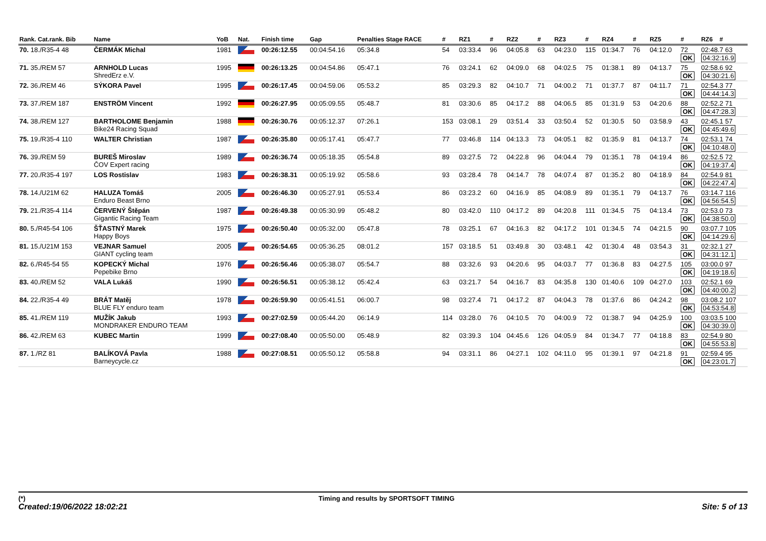| Rank. Cat.rank. Bib | Name | YoB | Nat. | Finish time | Gap | Penalties Stage RACE | # | RZ1 | # | RZ2 | # | RZ3 | # | RZ4 | # | RZ5 | # | RZ6 # |
| --- | --- | --- | --- | --- | --- | --- | --- | --- | --- | --- | --- | --- | --- | --- | --- | --- | --- | --- |
| 70. 18./R35-4 48 | ČERMÁK Michal | 1981 | | 00:26:12.55 | 00:04:54.16 | 05:34.8 | 54 | 03:33.4 | 96 | 04:05.8 | 63 | 04:23.0 | 115 | 01:34.7 | 76 | 04:12.0 | 72 OK | 02:48.7 63 04:32:16.9 |
| 71. 35./REM 57 | ARNHOLD Lucas ShredErz e.V. | 1995 | | 00:26:13.25 | 00:04:54.86 | 05:47.1 | 76 | 03:24.1 | 62 | 04:09.0 | 68 | 04:02.5 | 75 | 01:38.1 | 89 | 04:13.7 | 75 OK | 02:58.6 92 04:30:21.6 |
| 72. 36./REM 46 | SÝKORA Pavel | 1995 | | 00:26:17.45 | 00:04:59.06 | 05:53.2 | 85 | 03:29.3 | 82 | 04:10.7 | 71 | 04:00.2 | 71 | 01:37.7 | 87 | 04:11.7 | 71 OK | 02:54.3 77 04:44:14.3 |
| 73. 37./REM 187 | ENSTRÖM Vincent | 1992 | | 00:26:27.95 | 00:05:09.55 | 05:48.7 | 81 | 03:30.6 | 85 | 04:17.2 | 88 | 04:06.5 | 85 | 01:31.9 | 53 | 04:20.6 | 88 OK | 02:52.2 71 04:47:28.3 |
| 74. 38./REM 127 | BARTHOLOME Benjamin Bike24 Racing Squad | 1988 | | 00:26:30.76 | 00:05:12.37 | 07:26.1 | 153 | 03:08.1 | 29 | 03:51.4 | 33 | 03:50.4 | 52 | 01:30.5 | 50 | 03:58.9 | 43 OK | 02:45.1 57 04:45:49.6 |
| 75. 19./R35-4 110 | WALTER Christian | 1987 | | 00:26:35.80 | 00:05:17.41 | 05:47.7 | 77 | 03:46.8 | 114 | 04:13.3 | 73 | 04:05.1 | 82 | 01:35.9 | 81 | 04:13.7 | 74 OK | 02:53.1 74 04:10:48.0 |
| 76. 39./REM 59 | BUREŠ Miroslav ČOV Expert racing | 1989 | | 00:26:36.74 | 00:05:18.35 | 05:54.8 | 89 | 03:27.5 | 72 | 04:22.8 | 96 | 04:04.4 | 79 | 01:35.1 | 78 | 04:19.4 | 86 OK | 02:52.5 72 04:19:37.4 |
| 77. 20./R35-4 197 | LOS Rostislav | 1983 | | 00:26:38.31 | 00:05:19.92 | 05:58.6 | 93 | 03:28.4 | 78 | 04:14.7 | 78 | 04:07.4 | 87 | 01:35.2 | 80 | 04:18.9 | 84 OK | 02:54.9 81 04:22:47.4 |
| 78. 14./U21M 62 | HALUZA Tomáš Enduro Beast Brno | 2005 | | 00:26:46.30 | 00:05:27.91 | 05:53.4 | 86 | 03:23.2 | 60 | 04:16.9 | 85 | 04:08.9 | 89 | 01:35.1 | 79 | 04:13.7 | 76 OK | 03:14.7 116 04:56:54.5 |
| 79. 21./R35-4 114 | ČERVENÝ Štěpán Gigantic Racing Team | 1987 | | 00:26:49.38 | 00:05:30.99 | 05:48.2 | 80 | 03:42.0 | 110 | 04:17.2 | 89 | 04:20.8 | 111 | 01:34.5 | 75 | 04:13.4 | 73 OK | 02:53.0 73 04:38:50.0 |
| 80. 5./R45-54 106 | ŠŤASTNÝ Marek Happy Boys | 1975 | | 00:26:50.40 | 00:05:32.00 | 05:47.8 | 78 | 03:25.1 | 67 | 04:16.3 | 82 | 04:17.2 | 101 | 01:34.5 | 74 | 04:21.5 | 90 OK | 03:07.7 105 04:14:29.6 |
| 81. 15./U21M 153 | VEJNAR Samuel GIANT cycling team | 2005 | | 00:26:54.65 | 00:05:36.25 | 08:01.2 | 157 | 03:18.5 | 51 | 03:49.8 | 30 | 03:48.1 | 42 | 01:30.4 | 48 | 03:54.3 | 31 OK | 02:32.1 27 04:31:12.1 |
| 82. 6./R45-54 55 | KOPECKÝ Michal Pepebike Brno | 1976 | | 00:26:56.46 | 00:05:38.07 | 05:54.7 | 88 | 03:32.6 | 93 | 04:20.6 | 95 | 04:03.7 | 77 | 01:36.8 | 83 | 04:27.5 | 105 OK | 03:00.0 97 04:19:18.6 |
| 83. 40./REM 52 | VALA Lukáš | 1990 | | 00:26:56.51 | 00:05:38.12 | 05:42.4 | 63 | 03:21.7 | 54 | 04:16.7 | 83 | 04:35.8 | 130 | 01:40.6 | 109 | 04:27.0 | 103 OK | 02:52.1 69 04:40:00.2 |
| 84. 22./R35-4 49 | BRÁT Matěj BLUE FLY enduro team | 1978 | | 00:26:59.90 | 00:05:41.51 | 06:00.7 | 98 | 03:27.4 | 71 | 04:17.2 | 87 | 04:04.3 | 78 | 01:37.6 | 86 | 04:24.2 | 98 OK | 03:08.2 107 04:53:54.8 |
| 85. 41./REM 119 | MUŽÍK Jakub MONDRAKER ENDURO TEAM | 1993 | | 00:27:02.59 | 00:05:44.20 | 06:14.9 | 114 | 03:28.0 | 76 | 04:10.5 | 70 | 04:00.9 | 72 | 01:38.7 | 94 | 04:25.9 | 100 OK | 03:03.5 100 04:30:39.0 |
| 86. 42./REM 63 | KUBEC Martin | 1999 | | 00:27:08.40 | 00:05:50.00 | 05:48.9 | 82 | 03:39.3 | 104 | 04:45.6 | 126 | 04:05.9 | 84 | 01:34.7 | 77 | 04:18.8 | 83 OK | 02:54.9 80 04:55:53.8 |
| 87. 1./RZ 81 | BALÍKOVÁ Pavla Barneycycle.cz | 1988 | | 00:27:08.51 | 00:05:50.12 | 05:58.8 | 94 | 03:31.1 | 86 | 04:27.1 | 102 | 04:11.0 | 95 | 01:39.1 | 97 | 04:21.8 | 91 OK | 02:59.4 95 04:23:01.7 |
(*) Timing and results by SPORTSOFT TIMING
Created:19/06/2022 18:02:21 Site: 5 of 13